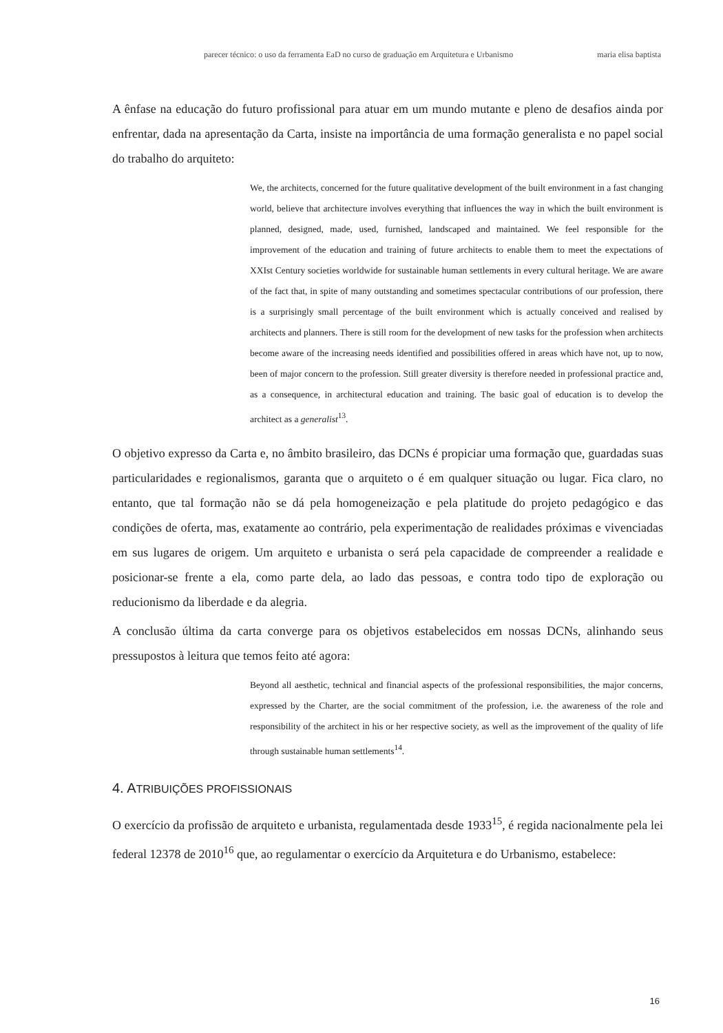parecer técnico: o uso da ferramenta EaD no curso de graduação em Arquitetura e Urbanismo maria elisa baptista
A ênfase na educação do futuro profissional para atuar em um mundo mutante e pleno de desafios ainda por enfrentar, dada na apresentação da Carta, insiste na importância de uma formação generalista e no papel social do trabalho do arquiteto:
We, the architects, concerned for the future qualitative development of the built environment in a fast changing world, believe that architecture involves everything that influences the way in which the built environment is planned, designed, made, used, furnished, landscaped and maintained. We feel responsible for the improvement of the education and training of future architects to enable them to meet the expectations of XXIst Century societies worldwide for sustainable human settlements in every cultural heritage. We are aware of the fact that, in spite of many outstanding and sometimes spectacular contributions of our profession, there is a surprisingly small percentage of the built environment which is actually conceived and realised by architects and planners. There is still room for the development of new tasks for the profession when architects become aware of the increasing needs identified and possibilities offered in areas which have not, up to now, been of major concern to the profession. Still greater diversity is therefore needed in professional practice and, as a consequence, in architectural education and training. The basic goal of education is to develop the architect as a generalist<sup>13</sup>.
O objetivo expresso da Carta e, no âmbito brasileiro, das DCNs é propiciar uma formação que, guardadas suas particularidades e regionalismos, garanta que o arquiteto o é em qualquer situação ou lugar. Fica claro, no entanto, que tal formação não se dá pela homogeneização e pela platitude do projeto pedagógico e das condições de oferta, mas, exatamente ao contrário, pela experimentação de realidades próximas e vivenciadas em sus lugares de origem. Um arquiteto e urbanista o será pela capacidade de compreender a realidade e posicionar-se frente a ela, como parte dela, ao lado das pessoas, e contra todo tipo de exploração ou reducionismo da liberdade e da alegria.
A conclusão última da carta converge para os objetivos estabelecidos em nossas DCNs, alinhando seus pressupostos à leitura que temos feito até agora:
Beyond all aesthetic, technical and financial aspects of the professional responsibilities, the major concerns, expressed by the Charter, are the social commitment of the profession, i.e. the awareness of the role and responsibility of the architect in his or her respective society, as well as the improvement of the quality of life through sustainable human settlements<sup>14</sup>.
4. ATRIBUIÇÕES PROFISSIONAIS
O exercício da profissão de arquiteto e urbanista, regulamentada desde 1933<sup>15</sup>, é regida nacionalmente pela lei federal 12378 de 2010<sup>16</sup> que, ao regulamentar o exercício da Arquitetura e do Urbanismo, estabelece:
16